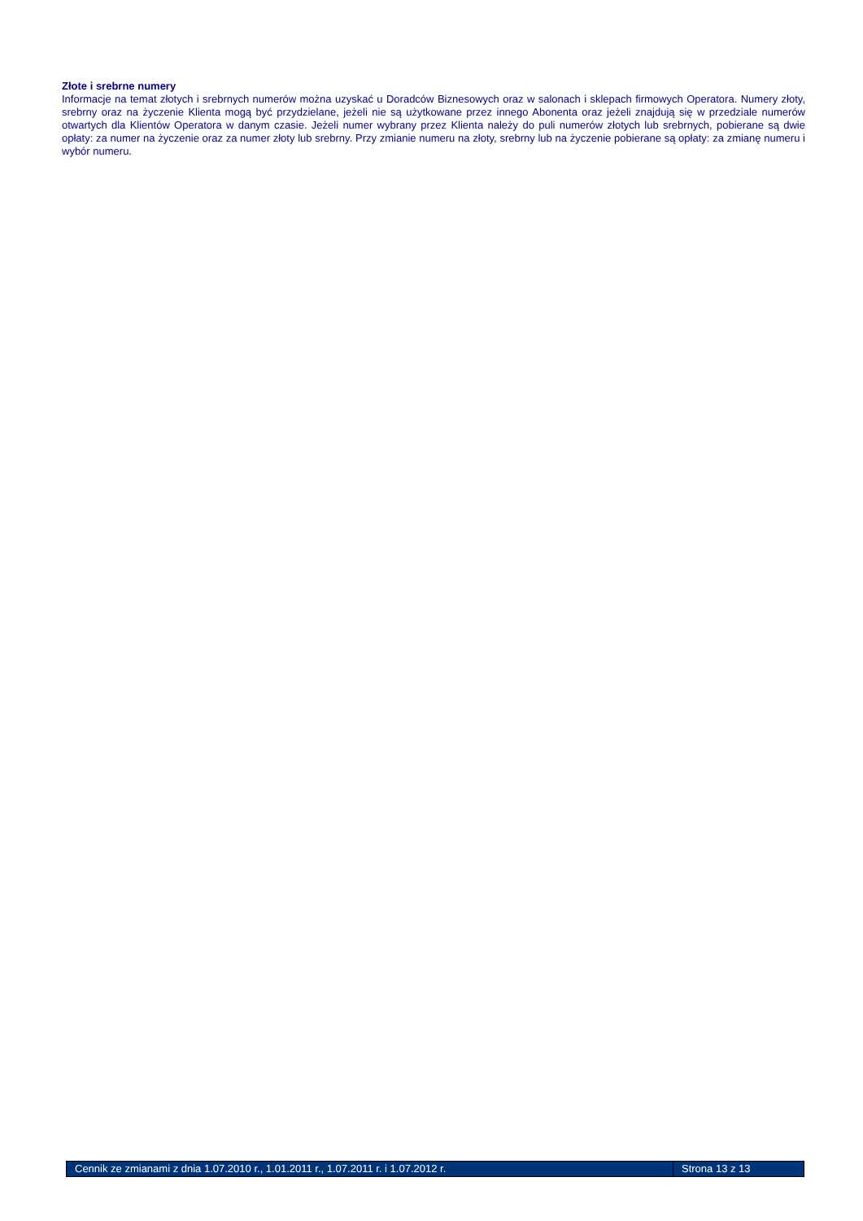Złote i srebrne numery
Informacje na temat złotych i srebrnych numerów można uzyskać u Doradców Biznesowych oraz w salonach i sklepach firmowych Operatora. Numery złoty, srebrny oraz na życzenie Klienta mogą być przydzielane, jeżeli nie są użytkowane przez innego Abonenta oraz jeżeli znajdują się w przedziale numerów otwartych dla Klientów Operatora w danym czasie. Jeżeli numer wybrany przez Klienta należy do puli numerów złotych lub srebrnych, pobierane są dwie opłaty: za numer na życzenie oraz za numer złoty lub srebrny. Przy zmianie numeru na złoty, srebrny lub na życzenie pobierane są opłaty: za zmianę numeru i wybór numeru.
Cennik ze zmianami z dnia 1.07.2010 r., 1.01.2011 r., 1.07.2011 r. i 1.07.2012 r.
Strona 13 z 13